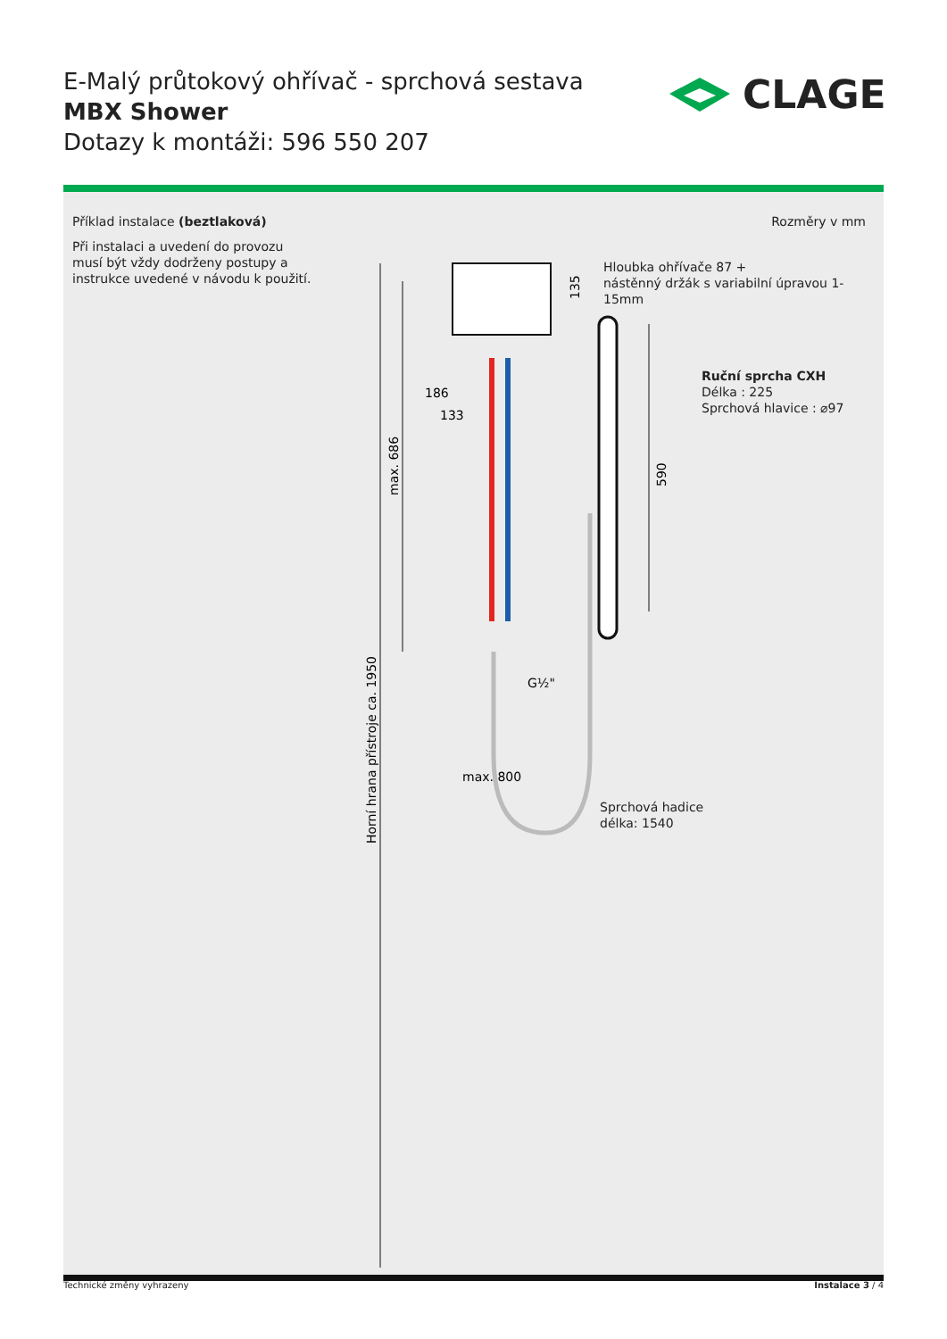E-Malý průtokový ohřívač - sprchová sestava
MBX Shower
Dotazy k montáži: 596 550 207
CLAGE
Příklad instalace (beztlaková) Rozměry v mm
Při instalaci a uvedení do provozu musí být vždy dodrženy postupy a instrukce uvedené v návodu k použití.
Hloubka ohřívače 87 +
nástěnný držák s variabilní úpravou 1-15mm
Ruční sprcha CXH
Délka : 225
Sprchová hlavice : ⌀97
max. 800
G½"
186
133
Horní hrana přístroje ca. 1950
max. 686
135
590
Sprchová hadice
délka: 1540
Technické změny vyhrazeny Instalace 3 / 4